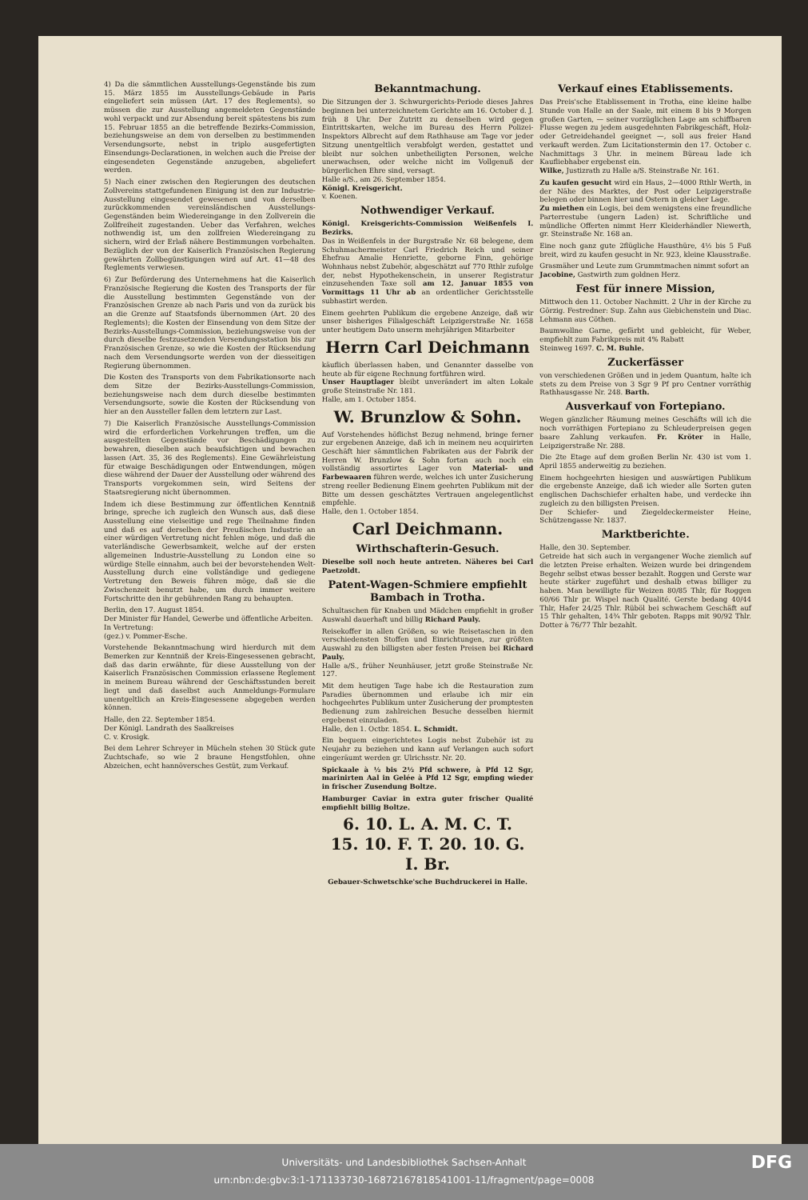4) Da die sämmtlichen Ausstellungs-Gegenstände bis zum 15. März 1855 im Ausstellungs-Gebäude in Paris eingeliefert sein müssen (Art. 17 des Reglements), so müssen die zur Ausstellung angemeldeten Gegenstände wohl verpackt und zur Absendung bereit spätestens bis zum 15. Februar 1855 an die betreffende Bezirks-Commission, beziehungsweise an dem von derselben zu bestimmenden Versendungsorte, nebst in triplo ausgefertigten Einsendungs-Declarationen, in welchen auch die Preise der eingesendeten Gegenstände anzugeben, abgeliefert werden.
5) Nach einer zwischen den Regierungen des deutschen Zollvereins stattgefundenen Einigung ist den zur Industrie-Ausstellung eingesendet gewesenen und von derselben zurückkommenden vereinsländischen Ausstellungs-Gegenständen beim Wiedereingange in den Zollverein die Zollfreiheit zugestanden. Ueber das Verfahren, welches nothwendig ist, um den zollfreien Wiedereingang zu sichern, wird der Erlaß nähere Bestimmungen vorbehalten. Bezüglich der von der Kaiserlich Französischen Regierung gewährten Zollbegünstigungen wird auf Art. 41—48 des Reglements verwiesen.
6) Zur Beförderung des Unternehmens hat die Kaiserlich Französische Regierung die Kosten des Transports der für die Ausstellung bestimmten Gegenstände von der Französischen Grenze ab nach Paris und von da zurück bis an die Grenze auf Staatsfonds übernommen (Art. 20 des Reglements); die Kosten der Einsendung von dem Sitze der Bezirks-Ausstellungs-Commission, beziehungsweise von der durch dieselbe festzusetzenden Versendungsstation bis zur Französischen Grenze, so wie die Kosten der Rücksendung nach dem Versendungsorte werden von der diesseitigen Regierung übernommen.
Die Kosten des Transports von dem Fabrikationsorte nach dem Sitze der Bezirks-Ausstellungs-Commission, beziehungsweise nach dem durch dieselbe bestimmten Versendungsorte, sowie die Kosten der Rücksendung von hier an den Aussteller fallen dem letztern zur Last.
7) Die Kaiserlich Französische Ausstellungs-Commission wird die erforderlichen Vorkehrungen treffen, um die ausgestellten Gegenstände vor Beschädigungen zu bewahren, dieselben auch beaufsichtigen und bewachen lassen (Art. 35, 36 des Reglements). Eine Gewährleistung für etwaige Beschädigungen oder Entwendungen, mögen diese während der Dauer der Ausstellung oder während des Transports vorgekommen sein, wird Seitens der Staatsregierung nicht übernommen.
Indem ich diese Bestimmung zur öffentlichen Kenntniß bringe, spreche ich zugleich den Wunsch aus, daß diese Ausstellung eine vielseitige und rege Theilnahme finden und daß es auf derselben der Preußischen Industrie an einer würdigen Vertretung nicht fehlen möge, und daß die vaterländische Gewerbsamkeit, welche auf der ersten allgemeinen Industrie-Ausstellung zu London eine so würdige Stelle einnahm, auch bei der bevorstehenden Welt-Ausstellung durch eine vollständige und gediegene Vertretung den Beweis führen möge, daß sie die Zwischenzeit benutzt habe, um durch immer weitere Fortschritte den ihr gebührenden Rang zu behaupten.
Berlin, den 17. August 1854.
Der Minister für Handel, Gewerbe und öffentliche Arbeiten.
In Vertretung:
(gez.) v. Pommer-Esche.
Vorstehende Bekanntmachung wird hierdurch mit dem Bemerken zur Kenntniß der Kreis-Eingesessenen gebracht, daß das darin erwähnte, für diese Ausstellung von der Kaiserlich Französischen Commission erlassene Reglement in meinem Bureau während der Geschäftsstunden bereit liegt und daß daselbst auch Anmeldungs-Formulare unentgeltlich an Kreis-Eingesessene abgegeben werden können.
Halle, den 22. September 1854.
Der Königl. Landrath des Saalkreises
C. v. Krosigk.
Bei dem Lehrer Schreyer in Mücheln stehen 30 Stück gute Zuchtschafe, so wie 2 braune Hengstfohlen, ohne Abzeichen, echt hannöversches Gestüt, zum Verkauf.
Bekanntmachung.
Die Sitzungen der 3. Schwurgerichts-Periode dieses Jahres beginnen bei unterzeichnetem Gerichte am 16. October d. J. früh 8 Uhr. Der Zutritt zu denselben wird gegen Eintrittskarten, welche im Bureau des Herrn Polizei-Inspektors Albrecht auf dem Rathhause am Tage vor jeder Sitzung unentgeltlich verabfolgt werden, gestattet und bleibt nur solchen unbetheiligten Personen, welche unerwachsen, oder welche nicht im Vollgenuß der bürgerlichen Ehre sind, versagt.
Halle a/S., am 26. September 1854.
Königl. Kreisgericht.
v. Koenen.
Nothwendiger Verkauf.
Königl. Kreisgerichts-Commission Weißenfels I. Bezirks.
Das in Weißenfels in der Burgstraße Nr. 68 belegene, dem Schuhmachermeister Carl Friedrich Reich und seiner Ehefrau Amalie Henriette, geborne Finn, gehörige Wohnhaus nebst Zubehör, abgeschätzt auf 770 Rthlr zufolge der, nebst Hypothekenschein, in unserer Registratur einzusehenden Taxe soll am 12. Januar 1855 von Vormittags 11 Uhr ab an ordentlicher Gerichtsstelle subhastirt werden.
Einem geehrten Publikum die ergebene Anzeige, daß wir unser bisheriges Filialgeschäft Leipzigerstraße Nr. 1658 unter heutigem Dato unserm mehrjährigen Mitarbeiter
Herrn Carl Deichmann
käuflich überlassen haben, und Genannter dasselbe von heute ab für eigene Rechnung fortführen wird.
Unser Hauptlager bleibt unverändert im alten Lokale große Steinstraße Nr. 181.
Halle, am 1. October 1854.
W. Brunzlow & Sohn.
Auf Vorstehendes höflichst Bezug nehmend, bringe ferner zur ergebenen Anzeige, daß ich in meinem neu acquirirten Geschäft hier sämmtlichen Fabrikaten aus der Fabrik der Herren W. Brunzlow & Sohn fortan auch noch ein vollständig assortirtes Lager von Material- und Farbewaaren führen werde, welches ich unter Zusicherung streng reeller Bedienung Einem geehrten Publikum mit der Bitte um dessen geschätztes Vertrauen angelegentlichst empfehle.
Halle, den 1. October 1854.
Carl Deichmann.
Wirthschafterin-Gesuch.
Dieselbe soll noch heute antreten. Näheres bei Carl Paetzoldt.
Patent-Wagen-Schmiere empfiehlt Bambach in Trotha.
Schultaschen für Knaben und Mädchen empfiehlt in großer Auswahl dauerhaft und billig Richard Pauly.
Reisekoffer in allen Größen, so wie Reisetaschen in den verschiedensten Stoffen und Einrichtungen, zur größten Auswahl zu den billigsten aber festen Preisen bei Richard Pauly.
Halle a/S., früher Neunhäuser, jetzt große Steinstraße Nr. 127.
Mit dem heutigen Tage habe ich die Restauration zum Paradies übernommen und erlaube ich mir ein hochgeehrtes Publikum unter Zusicherung der promptesten Bedienung zum zahlreichen Besuche desselben hiermit ergebenst einzuladen.
Halle, den 1. Octbr. 1854. L. Schmidt.
Ein bequem eingerichtetes Logis nebst Zubehör ist zu Neujahr zu beziehen und kann auf Verlangen auch sofort eingeräumt werden gr. Ulrichsstr. Nr. 20.
Spickaale à ½ bis 2½ Pfd schwere, à Pfd 12 Sgr, marinirten Aal in Gelée à Pfd 12 Sgr, empfing wieder in frischer Zusendung Boltze.
Hamburger Caviar in extra guter frischer Qualité empfiehlt billig Boltze.
6. 10. L. A. M. C. T.
15. 10. F. T. 20. 10. G. I. Br.
Gebauer-Schwetschke'sche Buchdruckerei in Halle.
Verkauf eines Etablissements.
Das Preis'sche Etablissement in Trotha, eine kleine halbe Stunde von Halle an der Saale, mit einem 8 bis 9 Morgen großen Garten, — seiner vorzüglichen Lage am schiffbaren Flusse wegen zu jedem ausgedehnten Fabrikgeschäft, Holz- oder Getreidehandel geeignet —, soll aus freier Hand verkauft werden. Zum Licitationstermin den 17. October c. Nachmittags 3 Uhr. in meinem Büreau lade ich Kaufliebhaber ergebenst ein.
Wilke, Justizrath zu Halle a/S. Steinstraße Nr. 161.
Zu kaufen gesucht wird ein Haus, 2—4000 Rthlr Werth, in der Nähe des Marktes, der Post oder Leipzigerstraße belegen oder binnen hier und Ostern in gleicher Lage.
Zu miethen ein Logis, bei dem wenigstens eine freundliche Parterrestube (ungern Laden) ist. Schriftliche und mündliche Offerten nimmt Herr Kleiderhändler Niewerth, gr. Steinstraße Nr. 168 an.
Eine noch ganz gute 2flügliche Hausthüre, 4½ bis 5 Fuß breit, wird zu kaufen gesucht in Nr. 923, kleine Klausstraße.
Grasmäher und Leute zum Grummtmachen nimmt sofort an
Jacobine, Gastwirth zum goldnen Herz.
Fest für innere Mission,
Mittwoch den 11. October Nachmitt. 2 Uhr in der Kirche zu Görzig. Festredner: Sup. Zahn aus Giebichenstein und Diac. Lehmann aus Cöthen.
Baumwollne Garne, gefärbt und gebleicht, für Weber, empfiehlt zum Fabrikpreis mit 4% Rabatt
Steinweg 1697. C. M. Buhle.
Zuckerfässer
von verschiedenen Größen und in jedem Quantum, halte ich stets zu dem Preise von 3 Sgr 9 Pf pro Centner vorräthig Rathhausgasse Nr. 248. Barth.
Ausverkauf von Fortepiano.
Wegen gänzlicher Räumung meines Geschäfts will ich die noch vorräthigen Fortepiano zu Schleuderpreisen gegen baare Zahlung verkaufen. Fr. Kröter in Halle, Leipzigerstraße Nr. 288.
Die 2te Etage auf dem großen Berlin Nr. 430 ist vom 1. April 1855 anderweitig zu beziehen.
Einem hochgeehrten hiesigen und auswärtigen Publikum die ergebenste Anzeige, daß ich wieder alle Sorten guten englischen Dachschiefer erhalten habe, und verdecke ihn zugleich zu den billigsten Preisen.
Der Schiefer- und Ziegeldeckermeister Heine, Schützengasse Nr. 1837.
Marktberichte.
Halle, den 30. September.
Getreide hat sich auch in vergangener Woche ziemlich auf die letzten Preise erhalten. Weizen wurde bei dringendem Begehr selbst etwas besser bezahlt. Roggen und Gerste war heute stärker zugeführt und deshalb etwas billiger zu haben. Man bewilligte für Weizen 80/85 Thlr, für Roggen 60/66 Thlr pr. Wispel nach Qualité. Gerste bedang 40/44 Thlr, Hafer 24/25 Thlr. Rüböl bei schwachem Geschäft auf 15 Thlr gehalten, 14¾ Thlr geboten. Rapps mit 90/92 Thlr. Dotter à 76/77 Thlr bezahlt.
Universitäts- und Landesbibliothek Sachsen-Anhalt
urn:nbn:de:gbv:3:1-171133730-16872167818541001-11/fragment/page=0008 DFG